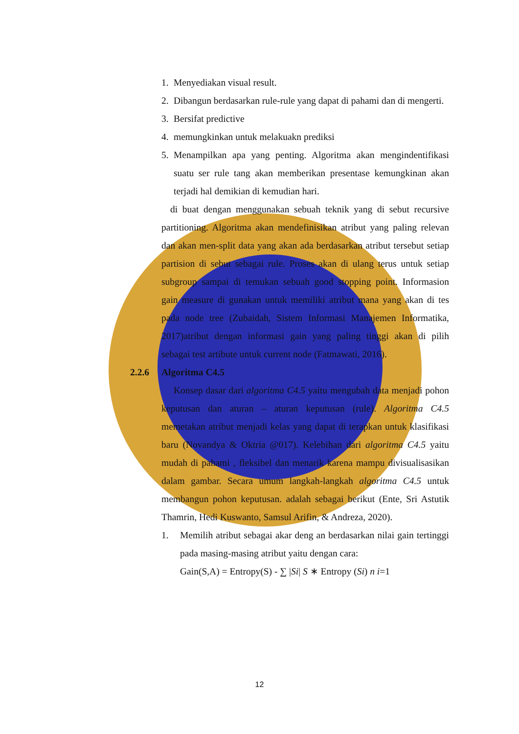1. Menyediakan visual result.
2. Dibangun berdasarkan rule-rule yang dapat di pahami dan di mengerti.
3. Bersifat predictive
4. memungkinkan untuk melakuakn prediksi
5. Menampilkan apa yang penting. Algoritma akan mengindentifikasi suatu ser rule tang akan memberikan presentase kemungkinan akan terjadi hal demikian di kemudian hari.
di buat dengan menggunakan sebuah teknik yang di sebut recursive partitioning. Algoritma akan mendefinisikan atribut yang paling relevan dan akan men-split data yang akan ada berdasarkan atribut tersebut setiap partision di sebut sebagai rule. Proses akan di ulang terus untuk setiap subgroup sampai di temukan sebuah good stopping point. Informasion gain measure di gunakan untuk memiliki atribut mana yang akan di tes pada node tree (Zubaidah, Sistem Informasi Manajemen Informatika, 2017)atribut dengan informasi gain yang paling tinggi akan di pilih sebagai test artibute untuk current node (Fatmawati, 2016).
2.2.6 Algoritma C4.5
Konsep dasar dari algoritma C4.5 yaitu mengubah data menjadi pohon keputusan dan aturan – aturan keputusan (rule). Algoritma C4.5 memetakan atribut menjadi kelas yang dapat di terapkan untuk klasifikasi baru (Novandya & Oktria @017). Kelebihan dari algoritma C4.5 yaitu mudah di pahami , fleksibel dan menarik karena mampu divisualisasikan dalam gambar. Secara umum langkah-langkah algoritma C4.5 untuk membangun pohon keputusan. adalah sebagai berikut (Ente, Sri Astutik Thamrin, Hedi Kuswanto, Samsul Arifin, & Andreza, 2020).
1. Memilih atribut sebagai akar deng an berdasarkan nilai gain tertinggi pada masing-masing atribut yaitu dengan cara:
Gain(S,A) = Entropy(S) - ∑ |Si| S ∗ Entropy (Si) n i=1
12